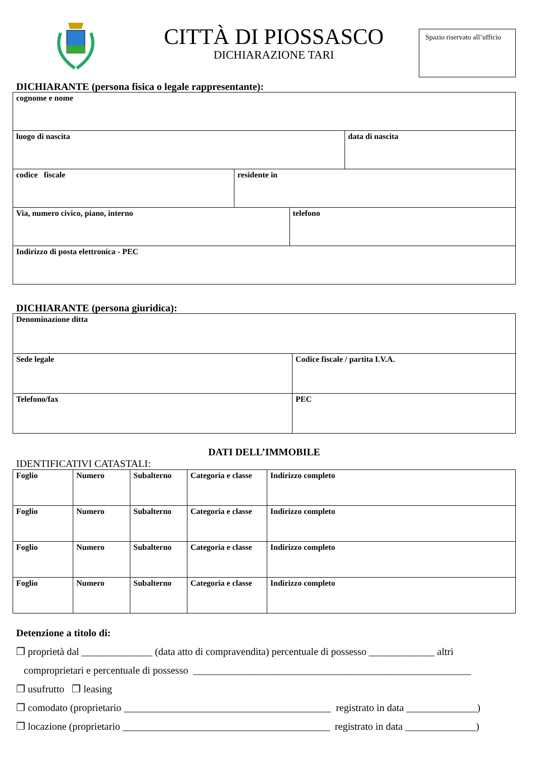CITTÀ DI PIOSSASCO
DICHIARAZIONE TARI
Spazio riservato all’ufficio
DICHIARANTE (persona fisica o legale rappresentante):
| cognome e nome | | | |
| luogo di nascita | | | data di nascita |
| codice fiscale | residente in | | |
| Via, numero civico, piano, interno | | telefono | |
| Indirizzo di posta elettronica - PEC | | | |
DICHIARANTE (persona giuridica):
| Denominazione ditta | |
| Sede legale | Codice fiscale / partita I.V.A. |
| Telefono/fax | PEC |
DATI DELL’IMMOBILE
IDENTIFICATIVI CATASTALI:
| Foglio | Numero | Subalterno | Categoria e classe | Indirizzo completo |
| Foglio | Numero | Subalterno | Categoria e classe | Indirizzo completo |
| Foglio | Numero | Subalterno | Categoria e classe | Indirizzo completo |
| Foglio | Numero | Subalterno | Categoria e classe | Indirizzo completo |
Detenzione a titolo di:
❒ proprietà dal ______________ (data atto di compravendita) percentuale di possesso _____________ altri
comproprietari e percentuale di possesso _______________________________________________________
❒ usufrutto ❒ leasing
❒ comodato (proprietario _________________________________________ registrato in data ______________)
❒ locazione (proprietario _________________________________________ registrato in data ______________)